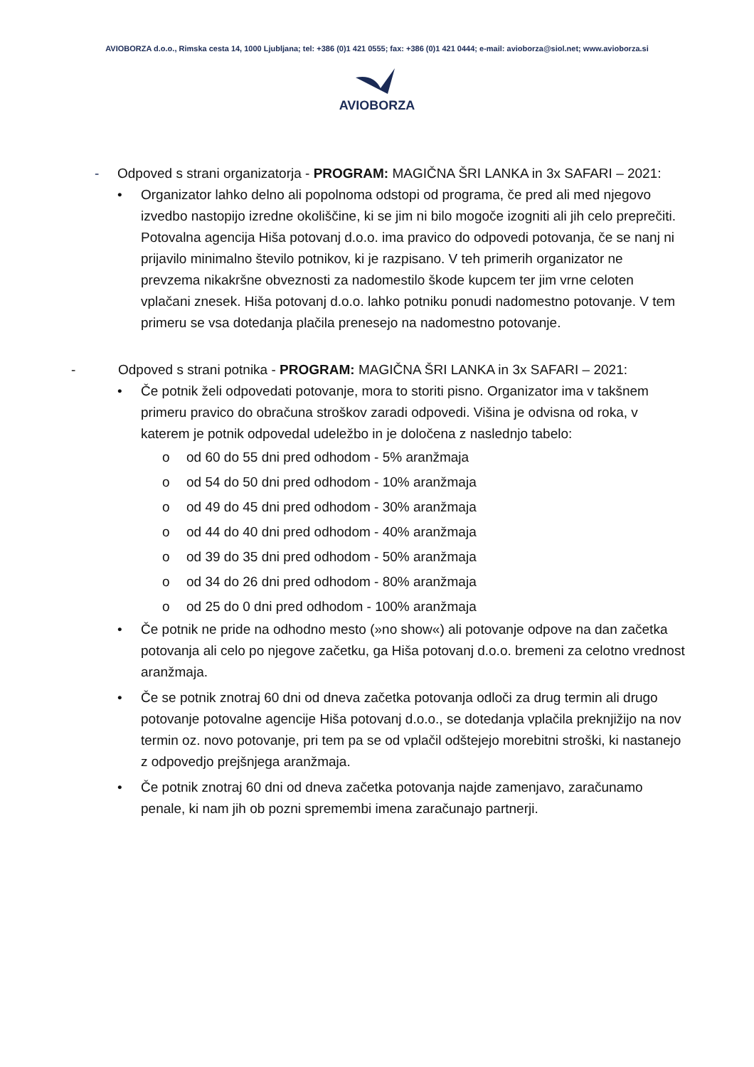AVIOBORZA d.o.o., Rimska cesta 14, 1000 Ljubljana; tel: +386 (0)1 421 0555; fax: +386 (0)1 421 0444; e-mail: avioborza@siol.net; www.avioborza.si
AVIOBORZA
- Odpoved s strani organizatorja - PROGRAM: MAGIČNA ŠRI LANKA in 3x SAFARI – 2021:
• Organizator lahko delno ali popolnoma odstopi od programa, če pred ali med njegovo izvedbo nastopijo izredne okoliščine, ki se jim ni bilo mogoče izogniti ali jih celo preprečiti. Potovalna agencija Hiša potovanj d.o.o. ima pravico do odpovedi potovanja, če se nanj ni prijavilo minimalno število potnikov, ki je razpisano. V teh primerih organizator ne prevzema nikakršne obveznosti za nadomestilo škode kupcem ter jim vrne celoten vplačani znesek. Hiša potovanj d.o.o. lahko potniku ponudi nadomestno potovanje. V tem primeru se vsa dotedanja plačila prenesejo na nadomestno potovanje.
- Odpoved s strani potnika - PROGRAM: MAGIČNA ŠRI LANKA in 3x SAFARI – 2021:
• Če potnik želi odpovedati potovanje, mora to storiti pisno. Organizator ima v takšnem primeru pravico do obračuna stroškov zaradi odpovedi. Višina je odvisna od roka, v katerem je potnik odpovedal udeležbo in je določena z naslednjo tabelo:
o od 60 do 55 dni pred odhodom - 5% aranžmaja
o od 54 do 50 dni pred odhodom - 10% aranžmaja
o od 49 do 45 dni pred odhodom - 30% aranžmaja
o od 44 do 40 dni pred odhodom - 40% aranžmaja
o od 39 do 35 dni pred odhodom - 50% aranžmaja
o od 34 do 26 dni pred odhodom - 80% aranžmaja
o od 25 do 0 dni pred odhodom - 100% aranžmaja
• Če potnik ne pride na odhodno mesto (»no show«) ali potovanje odpove na dan začetka potovanja ali celo po njegove začetku, ga Hiša potovanj d.o.o. bremeni za celotno vrednost aranžmaja.
• Če se potnik znotraj 60 dni od dneva začetka potovanja odloči za drug termin ali drugo potovanje potovalne agencije Hiša potovanj d.o.o., se dotedanja vplačila preknjižijo na nov termin oz. novo potovanje, pri tem pa se od vplačil odštejejo morebitni stroški, ki nastanejo z odpovedjo prejšnjega aranžmaja.
• Če potnik znotraj 60 dni od dneva začetka potovanja najde zamenjavo, zaračunamo penale, ki nam jih ob pozni spremembi imena zaračunajo partnerji.